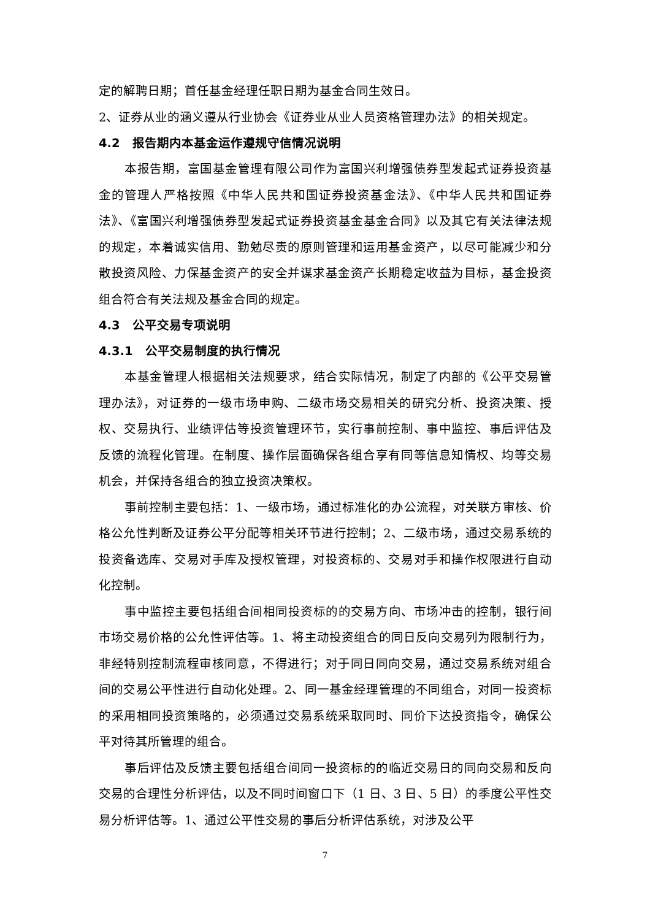定的解聘日期；首任基金经理任职日期为基金合同生效日。
2、证券从业的涵义遵从行业协会《证券业从业人员资格管理办法》的相关规定。
4.2 报告期内本基金运作遵规守信情况说明
本报告期，富国基金管理有限公司作为富国兴利增强债券型发起式证券投资基金的管理人严格按照《中华人民共和国证券投资基金法》、《中华人民共和国证券法》、《富国兴利增强债券型发起式证券投资基金基金合同》以及其它有关法律法规的规定，本着诚实信用、勤勉尽责的原则管理和运用基金资产，以尽可能减少和分散投资风险、力保基金资产的安全并谋求基金资产长期稳定收益为目标，基金投资组合符合有关法规及基金合同的规定。
4.3 公平交易专项说明
4.3.1 公平交易制度的执行情况
本基金管理人根据相关法规要求，结合实际情况，制定了内部的《公平交易管理办法》，对证券的一级市场申购、二级市场交易相关的研究分析、投资决策、授权、交易执行、业绩评估等投资管理环节，实行事前控制、事中监控、事后评估及反馈的流程化管理。在制度、操作层面确保各组合享有同等信息知情权、均等交易机会，并保持各组合的独立投资决策权。
事前控制主要包括：1、一级市场，通过标准化的办公流程，对关联方审核、价格公允性判断及证券公平分配等相关环节进行控制；2、二级市场，通过交易系统的投资备选库、交易对手库及授权管理，对投资标的、交易对手和操作权限进行自动化控制。
事中监控主要包括组合间相同投资标的的交易方向、市场冲击的控制，银行间市场交易价格的公允性评估等。1、将主动投资组合的同日反向交易列为限制行为，非经特别控制流程审核同意，不得进行；对于同日同向交易，通过交易系统对组合间的交易公平性进行自动化处理。2、同一基金经理管理的不同组合，对同一投资标的采用相同投资策略的，必须通过交易系统采取同时、同价下达投资指令，确保公平对待其所管理的组合。
事后评估及反馈主要包括组合间同一投资标的的临近交易日的同向交易和反向交易的合理性分析评估，以及不同时间窗口下（1 日、3 日、5 日）的季度公平性交易分析评估等。1、通过公平性交易的事后分析评估系统，对涉及公平
7